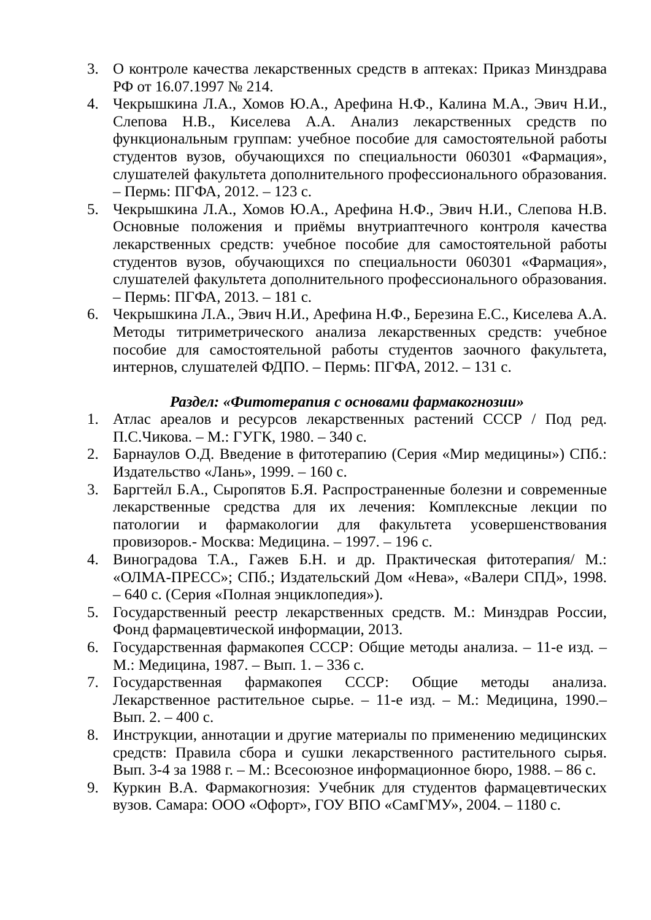3. О контроле качества лекарственных средств в аптеках: Приказ Минздрава РФ от 16.07.1997 № 214.
4. Чекрышкина Л.А., Хомов Ю.А., Арефина Н.Ф., Калина М.А., Эвич Н.И., Слепова Н.В., Киселева А.А. Анализ лекарственных средств по функциональным группам: учебное пособие для самостоятельной работы студентов вузов, обучающихся по специальности 060301 «Фармация», слушателей факультета дополнительного профессионального образования. – Пермь: ПГФА, 2012. – 123 с.
5. Чекрышкина Л.А., Хомов Ю.А., Арефина Н.Ф., Эвич Н.И., Слепова Н.В. Основные положения и приёмы внутриаптечного контроля качества лекарственных средств: учебное пособие для самостоятельной работы студентов вузов, обучающихся по специальности 060301 «Фармация», слушателей факультета дополнительного профессионального образования. – Пермь: ПГФА, 2013. – 181 с.
6. Чекрышкина Л.А., Эвич Н.И., Арефина Н.Ф., Березина Е.С., Киселева А.А. Методы титриметрического анализа лекарственных средств: учебное пособие для самостоятельной работы студентов заочного факультета, интернов, слушателей ФДПО. – Пермь: ПГФА, 2012. – 131 с.
Раздел: «Фитотерапия с основами фармакогнозии»
1. Атлас ареалов и ресурсов лекарственных растений СССР / Под ред. П.С.Чикова. – М.: ГУГК, 1980. – 340 с.
2. Барнаулов О.Д. Введение в фитотерапию (Серия «Мир медицины») СПб.: Издательство «Лань», 1999. – 160 с.
3. Баргтейл Б.А., Сыропятов Б.Я. Распространенные болезни и современные лекарственные средства для их лечения: Комплексные лекции по патологии и фармакологии для факультета усовершенствования провизоров.- Москва: Медицина. – 1997. – 196 с.
4. Виноградова Т.А., Гажев Б.Н. и др. Практическая фитотерапия/ М.: «ОЛМА-ПРЕСС»; СПб.; Издательский Дом «Нева», «Валери СПД», 1998. – 640 с. (Серия «Полная энциклопедия»).
5. Государственный реестр лекарственных средств. М.: Минздрав России, Фонд фармацевтической информации, 2013.
6. Государственная фармакопея СССР: Общие методы анализа. – 11-е изд. – М.: Медицина, 1987. – Вып. 1. – 336 с.
7. Государственная фармакопея СССР: Общие методы анализа. Лекарственное растительное сырье. – 11-е изд. – М.: Медицина, 1990.– Вып. 2. – 400 с.
8. Инструкции, аннотации и другие материалы по применению медицинских средств: Правила сбора и сушки лекарственного растительного сырья. Вып. 3-4 за 1988 г. – М.: Всесоюзное информационное бюро, 1988. – 86 с.
9. Куркин В.А. Фармакогнозия: Учебник для студентов фармацевтических вузов. Самара: ООО «Офорт», ГОУ ВПО «СамГМУ», 2004. – 1180 с.